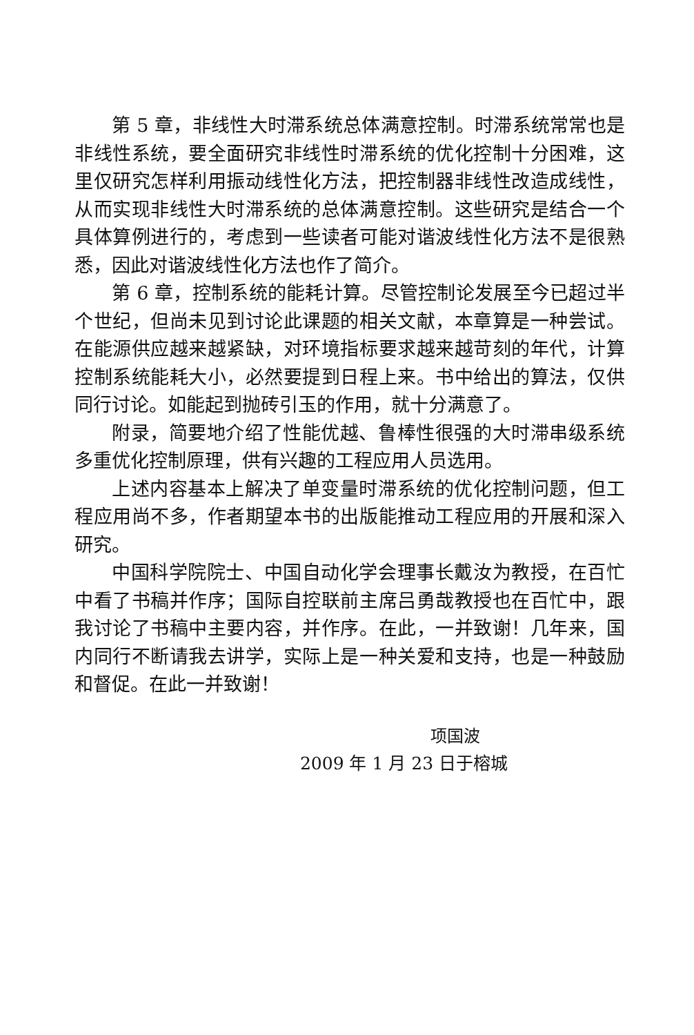第 5 章，非线性大时滞系统总体满意控制。时滞系统常常也是非线性系统，要全面研究非线性时滞系统的优化控制十分困难，这里仅研究怎样利用振动线性化方法，把控制器非线性改造成线性，从而实现非线性大时滞系统的总体满意控制。这些研究是结合一个具体算例进行的，考虑到一些读者可能对谐波线性化方法不是很熟悉，因此对谐波线性化方法也作了简介。
第 6 章，控制系统的能耗计算。尽管控制论发展至今已超过半个世纪，但尚未见到讨论此课题的相关文献，本章算是一种尝试。在能源供应越来越紧缺，对环境指标要求越来越苛刻的年代，计算控制系统能耗大小，必然要提到日程上来。书中给出的算法，仅供同行讨论。如能起到抛砖引玉的作用，就十分满意了。
附录，简要地介绍了性能优越、鲁棒性很强的大时滞串级系统多重优化控制原理，供有兴趣的工程应用人员选用。
上述内容基本上解决了单变量时滞系统的优化控制问题，但工程应用尚不多，作者期望本书的出版能推动工程应用的开展和深入研究。
中国科学院院士、中国自动化学会理事长戴汝为教授，在百忙中看了书稿并作序；国际自控联前主席吕勇哉教授也在百忙中，跟我讨论了书稿中主要内容，并作序。在此，一并致谢！几年来，国内同行不断请我去讲学，实际上是一种关爱和支持，也是一种鼓励和督促。在此一并致谢！
项国波
2009 年 1 月 23 日于榕城